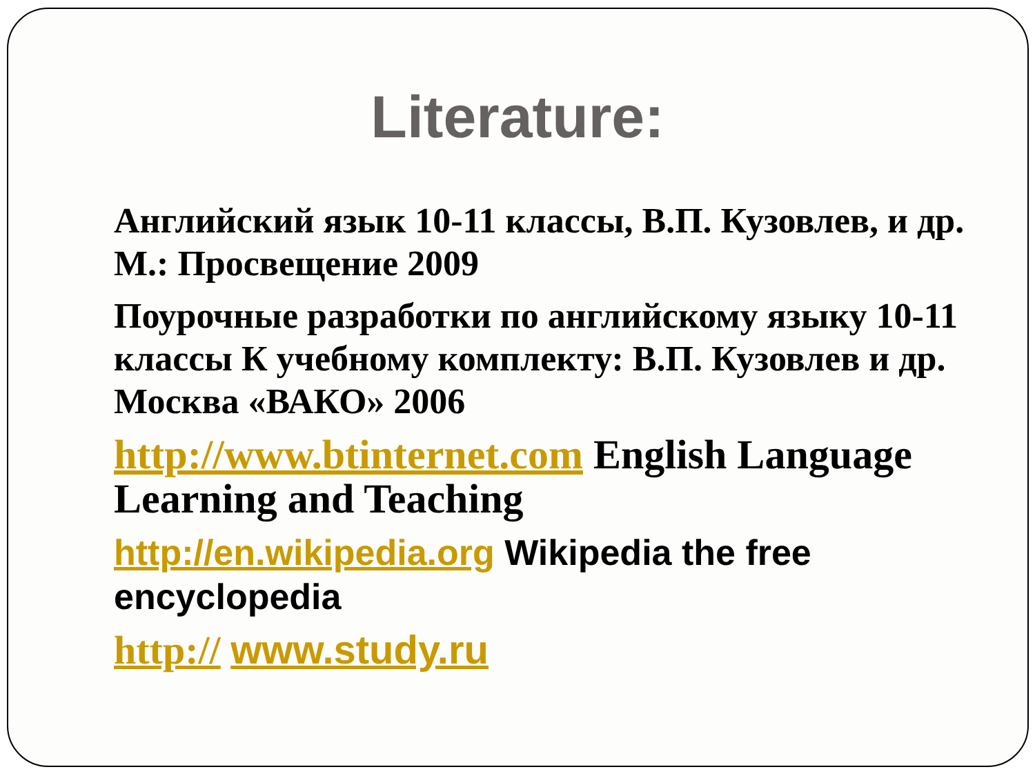Literature:
Английский язык 10-11 классы, В.П. Кузовлев, и др. М.: Просвещение 2009
Поурочные разработки по английскому языку 10-11 классы К учебному комплекту: В.П. Кузовлев и др. Москва «ВАКО» 2006
http://www.btinternet.com English Language Learning and Teaching
http://en.wikipedia.org Wikipedia the free encyclopedia
http:// www.study.ru